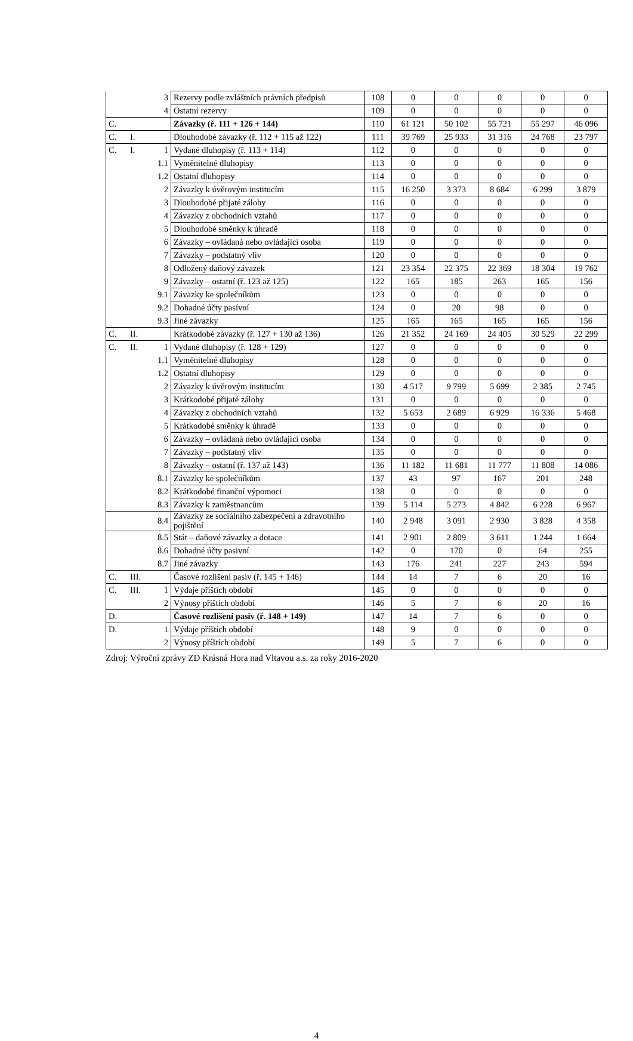| | | 3 | Rezervy podle zvláštních právních předpisů | 108 | 0 | 0 | 0 | 0 | 0 |
| | | 4 | Ostatní rezervy | 109 | 0 | 0 | 0 | 0 | 0 |
| C. | | | Závazky (ř. 111 + 126 + 144) | 110 | 61 121 | 50 102 | 55 721 | 55 297 | 46 096 |
| C. | I. | | Dlouhodobé závazky (ř. 112 + 115 až 122) | 111 | 39 769 | 25 933 | 31 316 | 24 768 | 23 797 |
| C. | I. | 1 | Vydané dluhopisy (ř. 113 + 114) | 112 | 0 | 0 | 0 | 0 | 0 |
| | | 1.1 | Vyměnitelné dluhopisy | 113 | 0 | 0 | 0 | 0 | 0 |
| | | 1.2 | Ostatní dluhopisy | 114 | 0 | 0 | 0 | 0 | 0 |
| | | 2 | Závazky k úvěrovým institucím | 115 | 16 250 | 3 373 | 8 684 | 6 299 | 3 879 |
| | | 3 | Dlouhodobé přijaté zálohy | 116 | 0 | 0 | 0 | 0 | 0 |
| | | 4 | Závazky z obchodních vztahů | 117 | 0 | 0 | 0 | 0 | 0 |
| | | 5 | Dlouhodobé směnky k úhradě | 118 | 0 | 0 | 0 | 0 | 0 |
| | | 6 | Závazky – ovládaná nebo ovládající osoba | 119 | 0 | 0 | 0 | 0 | 0 |
| | | 7 | Závazky – podstatný vliv | 120 | 0 | 0 | 0 | 0 | 0 |
| | | 8 | Odložený daňový závazek | 121 | 23 354 | 22 375 | 22 369 | 18 304 | 19 762 |
| | | 9 | Závazky – ostatní (ř. 123 až 125) | 122 | 165 | 185 | 263 | 165 | 156 |
| | | 9.1 | Závazky ke společníkům | 123 | 0 | 0 | 0 | 0 | 0 |
| | | 9.2 | Dohadné účty pasívní | 124 | 0 | 20 | 98 | 0 | 0 |
| | | 9.3 | Jiné závazky | 125 | 165 | 165 | 165 | 165 | 156 |
| C. | II. | | Krátkodobé závazky (ř. 127 + 130 až 136) | 126 | 21 352 | 24 169 | 24 405 | 30 529 | 22 299 |
| C. | II. | 1 | Vydané dluhopisy (ř. 128 + 129) | 127 | 0 | 0 | 0 | 0 | 0 |
| | | 1.1 | Vyměnitelné dluhopisy | 128 | 0 | 0 | 0 | 0 | 0 |
| | | 1.2 | Ostatní dluhopisy | 129 | 0 | 0 | 0 | 0 | 0 |
| | | 2 | Závazky k úvěrovým institucím | 130 | 4 517 | 9 799 | 5 699 | 2 385 | 2 745 |
| | | 3 | Krátkodobé přijaté zálohy | 131 | 0 | 0 | 0 | 0 | 0 |
| | | 4 | Závazky z obchodních vztahů | 132 | 5 653 | 2 689 | 6 929 | 16 336 | 5 468 |
| | | 5 | Krátkodobé směnky k úhradě | 133 | 0 | 0 | 0 | 0 | 0 |
| | | 6 | Závazky – ovládaná nebo ovládající osoba | 134 | 0 | 0 | 0 | 0 | 0 |
| | | 7 | Závazky – podstatný vliv | 135 | 0 | 0 | 0 | 0 | 0 |
| | | 8 | Závazky – ostatní (ř. 137 až 143) | 136 | 11 182 | 11 681 | 11 777 | 11 808 | 14 086 |
| | | 8.1 | Závazky ke společníkům | 137 | 43 | 97 | 167 | 201 | 248 |
| | | 8.2 | Krátkodobé finanční výpomoci | 138 | 0 | 0 | 0 | 0 | 0 |
| | | 8.3 | Závazky k zaměstnancům | 139 | 5 114 | 5 273 | 4 842 | 6 228 | 6 967 |
| | | 8.4 | Závazky ze sociálního zabezpečení a zdravotního pojištění | 140 | 2 948 | 3 091 | 2 930 | 3 828 | 4 358 |
| | | 8.5 | Stát – daňové závazky a dotace | 141 | 2 901 | 2 809 | 3 611 | 1 244 | 1 664 |
| | | 8.6 | Dohadné účty pasivní | 142 | 0 | 170 | 0 | 64 | 255 |
| | | 8.7 | Jiné závazky | 143 | 176 | 241 | 227 | 243 | 594 |
| C. | III. | | Časové rozlišení pasiv (ř. 145 + 146) | 144 | 14 | 7 | 6 | 20 | 16 |
| C. | III. | 1 | Výdaje příštích období | 145 | 0 | 0 | 0 | 0 | 0 |
| | | 2 | Výnosy příštích období | 146 | 5 | 7 | 6 | 20 | 16 |
| D. | | | Časové rozlišení pasiv (ř. 148 + 149) | 147 | 14 | 7 | 6 | 0 | 0 |
| D. | | 1 | Výdaje příštích období | 148 | 9 | 0 | 0 | 0 | 0 |
| | | 2 | Výnosy příštích období | 149 | 5 | 7 | 6 | 0 | 0 |
Zdroj: Výroční zprávy ZD Krásná Hora nad Vltavou a.s. za roky 2016-2020
4